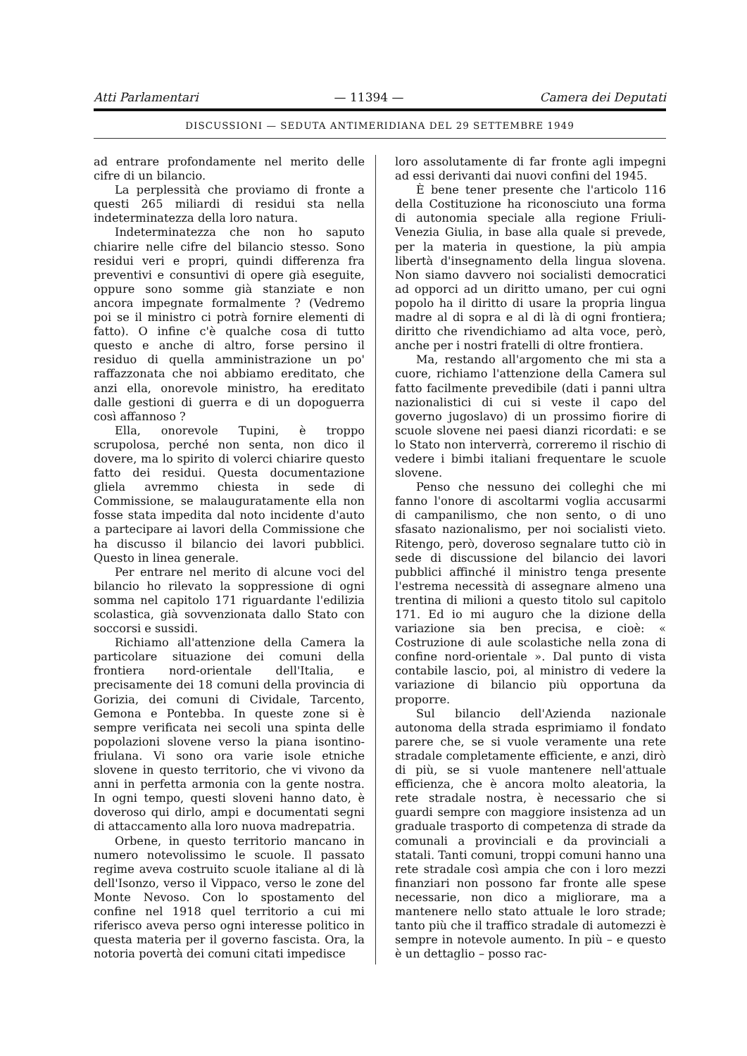Atti Parlamentari — 11394 — Camera dei Deputati
DISCUSSIONI — SEDUTA ANTIMERIDIANA DEL 29 SETTEMBRE 1949
ad entrare profondamente nel merito delle cifre di un bilancio.
La perplessità che proviamo di fronte a questi 265 miliardi di residui sta nella indeterminatezza della loro natura.
Indeterminatezza che non ho saputo chiarire nelle cifre del bilancio stesso. Sono residui veri e propri, quindi differenza fra preventivi e consuntivi di opere già eseguite, oppure sono somme già stanziate e non ancora impegnate formalmente ? (Vedremo poi se il ministro ci potrà fornire elementi di fatto). O infine c'è qualche cosa di tutto questo e anche di altro, forse persino il residuo di quella amministrazione un po' raffazzonata che noi abbiamo ereditato, che anzi ella, onorevole ministro, ha ereditato dalle gestioni di guerra e di un dopoguerra così affannoso ?
Ella, onorevole Tupini, è troppo scrupolosa, perché non senta, non dico il dovere, ma lo spirito di volerci chiarire questo fatto dei residui. Questa documentazione gliela avremmo chiesta in sede di Commissione, se malauguratamente ella non fosse stata impedita dal noto incidente d'auto a partecipare ai lavori della Commissione che ha discusso il bilancio dei lavori pubblici. Questo in linea generale.
Per entrare nel merito di alcune voci del bilancio ho rilevato la soppressione di ogni somma nel capitolo 171 riguardante l'edilizia scolastica, già sovvenzionata dallo Stato con soccorsi e sussidi.
Richiamo all'attenzione della Camera la particolare situazione dei comuni della frontiera nord-orientale dell'Italia, e precisamente dei 18 comuni della provincia di Gorizia, dei comuni di Cividale, Tarcento, Gemona e Pontebba. In queste zone si è sempre verificata nei secoli una spinta delle popolazioni slovene verso la piana isontino-friulana. Vi sono ora varie isole etniche slovene in questo territorio, che vi vivono da anni in perfetta armonia con la gente nostra. In ogni tempo, questi sloveni hanno dato, è doveroso qui dirlo, ampi e documentati segni di attaccamento alla loro nuova madrepatria.
Orbene, in questo territorio mancano in numero notevolissimo le scuole. Il passato regime aveva costruito scuole italiane al di là dell'Isonzo, verso il Vippaco, verso le zone del Monte Nevoso. Con lo spostamento del confine nel 1918 quel territorio a cui mi riferisco aveva perso ogni interesse politico in questa materia per il governo fascista. Ora, la notoria povertà dei comuni citati impedisce
loro assolutamente di far fronte agli impegni ad essi derivanti dai nuovi confini del 1945.
È bene tener presente che l'articolo 116 della Costituzione ha riconosciuto una forma di autonomia speciale alla regione Friuli-Venezia Giulia, in base alla quale si prevede, per la materia in questione, la più ampia libertà d'insegnamento della lingua slovena. Non siamo davvero noi socialisti democratici ad opporci ad un diritto umano, per cui ogni popolo ha il diritto di usare la propria lingua madre al di sopra e al di là di ogni frontiera; diritto che rivendichiamo ad alta voce, però, anche per i nostri fratelli di oltre frontiera.
Ma, restando all'argomento che mi sta a cuore, richiamo l'attenzione della Camera sul fatto facilmente prevedibile (dati i panni ultra nazionalistici di cui si veste il capo del governo jugoslavo) di un prossimo fiorire di scuole slovene nei paesi dianzi ricordati: e se lo Stato non interverrà, correremo il rischio di vedere i bimbi italiani frequentare le scuole slovene.
Penso che nessuno dei colleghi che mi fanno l'onore di ascoltarmi voglia accusarmi di campanilismo, che non sento, o di uno sfasato nazionalismo, per noi socialisti vieto. Ritengo, però, doveroso segnalare tutto ciò in sede di discussione del bilancio dei lavori pubblici affinché il ministro tenga presente l'estrema necessità di assegnare almeno una trentina di milioni a questo titolo sul capitolo 171. Ed io mi auguro che la dizione della variazione sia ben precisa, e cioè: « Costruzione di aule scolastiche nella zona di confine nord-orientale ». Dal punto di vista contabile lascio, poi, al ministro di vedere la variazione di bilancio più opportuna da proporre.
Sul bilancio dell'Azienda nazionale autonoma della strada esprimiamo il fondato parere che, se si vuole veramente una rete stradale completamente efficiente, e anzi, dirò di più, se si vuole mantenere nell'attuale efficienza, che è ancora molto aleatoria, la rete stradale nostra, è necessario che si guardi sempre con maggiore insistenza ad un graduale trasporto di competenza di strade da comunali a provinciali e da provinciali a statali. Tanti comuni, troppi comuni hanno una rete stradale così ampia che con i loro mezzi finanziari non possono far fronte alle spese necessarie, non dico a migliorare, ma a mantenere nello stato attuale le loro strade; tanto più che il traffico stradale di automezzi è sempre in notevole aumento. In più – e questo è un dettaglio – posso rac-